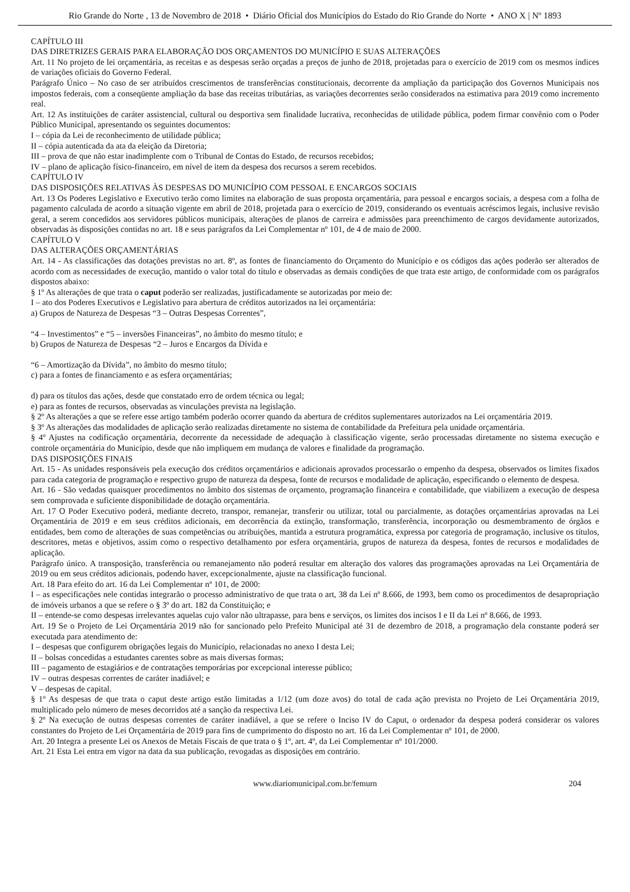Rio Grande do Norte , 13 de Novembro de 2018 • Diário Oficial dos Municípios do Estado do Rio Grande do Norte • ANO X | Nº 1893
CAPÍTULO III
DAS DIRETRIZES GERAIS PARA ELABORAÇÃO DOS ORÇAMENTOS DO MUNICÍPIO E SUAS ALTERAÇÕES
Art. 11 No projeto de lei orçamentária, as receitas e as despesas serão orçadas a preços de junho de 2018, projetadas para o exercício de 2019 com os mesmos índices de variações oficiais do Governo Federal.
Parágrafo Único – No caso de ser atribuídos crescimentos de transferências constitucionais, decorrente da ampliação da participação dos Governos Municipais nos impostos federais, com a conseqüente ampliação da base das receitas tributárias, as variações decorrentes serão considerados na estimativa para 2019 como incremento real.
Art. 12 As instituições de caráter assistencial, cultural ou desportiva sem finalidade lucrativa, reconhecidas de utilidade pública, podem firmar convênio com o Poder Público Municipal, apresentando os seguintes documentos:
I – cópia da Lei de reconhecimento de utilidade pública;
II – cópia autenticada da ata da eleição da Diretoria;
III – prova de que não estar inadimplente com o Tribunal de Contas do Estado, de recursos recebidos;
IV – plano de aplicação físico-financeiro, em nível de item da despesa dos recursos a serem recebidos.
CAPÍTULO IV
DAS DISPOSIÇÕES RELATIVAS ÀS DESPESAS DO MUNICÍPIO COM PESSOAL E ENCARGOS SOCIAIS
Art. 13 Os Poderes Legislativo e Executivo terão como limites na elaboração de suas proposta orçamentária, para pessoal e encargos sociais, a despesa com a folha de pagamento calculada de acordo a situação vigente em abril de 2018, projetada para o exercício de 2019, considerando os eventuais acréscimos legais, inclusive revisão geral, a serem concedidos aos servidores públicos municipais, alterações de planos de carreira e admissões para preenchimento de cargos devidamente autorizados, observadas às disposições contidas no art. 18 e seus parágrafos da Lei Complementar nº 101, de 4 de maio de 2000.
CAPÍTULO V
DAS ALTERAÇÕES ORÇAMENTÁRIAS
Art. 14 - As classificações das dotações previstas no art. 8º, as fontes de financiamento do Orçamento do Município e os códigos das ações poderão ser alterados de acordo com as necessidades de execução, mantido o valor total do título e observadas as demais condições de que trata este artigo, de conformidade com os parágrafos dispostos abaixo:
§ 1º As alterações de que trata o caput poderão ser realizadas, justificadamente se autorizadas por meio de:
I – ato dos Poderes Executivos e Legislativo para abertura de créditos autorizados na lei orçamentária:
a) Grupos de Natureza de Despesas “3 – Outras Despesas Correntes”,
“4 – Investimentos” e “5 – inversões Financeiras”, no âmbito do mesmo título; e
b) Grupos de Natureza de Despesas “2 – Juros e Encargos da Dívida e
“6 – Amortização da Dívida”, no âmbito do mesmo título;
c) para a fontes de financiamento e as esfera orçamentárias;
d) para os títulos das ações, desde que constatado erro de ordem técnica ou legal;
e) para as fontes de recursos, observadas as vinculações prevista na legislação.
§ 2º As alterações a que se refere esse artigo também poderão ocorrer quando da abertura de créditos suplementares autorizados na Lei orçamentária 2019.
§ 3º As alterações das modalidades de aplicação serão realizadas diretamente no sistema de contabilidade da Prefeitura pela unidade orçamentária.
§ 4º Ajustes na codificação orçamentária, decorrente da necessidade de adequação à classificação vigente, serão processadas diretamente no sistema execução e controle orçamentária do Município, desde que não impliquem em mudança de valores e finalidade da programação.
DAS DISPOSIÇÕES FINAIS
Art. 15 - As unidades responsáveis pela execução dos créditos orçamentários e adicionais aprovados processarão o empenho da despesa, observados os limites fixados para cada categoria de programação e respectivo grupo de natureza da despesa, fonte de recursos e modalidade de aplicação, especificando o elemento de despesa.
Art. 16 - São vedadas quaisquer procedimentos no âmbito dos sistemas de orçamento, programação financeira e contabilidade, que viabilizem a execução de despesa sem comprovada e suficiente disponibilidade de dotação orçamentária.
Art. 17 O Poder Executivo poderá, mediante decreto, transpor, remanejar, transferir ou utilizar, total ou parcialmente, as dotações orçamentárias aprovadas na Lei Orçamentária de 2019 e em seus créditos adicionais, em decorrência da extinção, transformação, transferência, incorporação ou desmembramento de órgãos e entidades, bem como de alterações de suas competências ou atribuições, mantida a estrutura programática, expressa por categoria de programação, inclusive os títulos, descritores, metas e objetivos, assim como o respectivo detalhamento por esfera orçamentária, grupos de natureza da despesa, fontes de recursos e modalidades de aplicação.
Parágrafo único. A transposição, transferência ou remanejamento não poderá resultar em alteração dos valores das programações aprovadas na Lei Orçamentária de 2019 ou em seus créditos adicionais, podendo haver, excepcionalmente, ajuste na classificação funcional.
Art. 18 Para efeito do art. 16 da Lei Complementar nº 101, de 2000:
I – as especificações nele contidas integrarão o processo administrativo de que trata o art, 38 da Lei nº 8.666, de 1993, bem como os procedimentos de desapropriação de imóveis urbanos a que se refere o § 3º do art. 182 da Constituição; e
II – entende-se como despesas irrelevantes aquelas cujo valor não ultrapasse, para bens e serviços, os limites dos incisos I e II da Lei nº 8.666, de 1993.
Art. 19 Se o Projeto de Lei Orçamentária 2019 não for sancionado pelo Prefeito Municipal até 31 de dezembro de 2018, a programação dela constante poderá ser executada para atendimento de:
I – despesas que configurem obrigações legais do Município, relacionadas no anexo I desta Lei;
II – bolsas concedidas a estudantes carentes sobre as mais diversas formas;
III – pagamento de estagiários e de contratações temporárias por excepcional interesse público;
IV – outras despesas correntes de caráter inadiável; e
V – despesas de capital.
§ 1º As despesas de que trata o caput deste artigo estão limitadas a 1/12 (um doze avos) do total de cada ação prevista no Projeto de Lei Orçamentária 2019, multiplicado pelo número de meses decorridos até a sanção da respectiva Lei.
§ 2º Na execução de outras despesas correntes de caráter inadiável, a que se refere o Inciso IV do Caput, o ordenador da despesa poderá considerar os valores constantes do Projeto de Lei Orçamentária de 2019 para fins de cumprimento do disposto no art. 16 da Lei Complementar nº 101, de 2000.
Art. 20 Integra a presente Lei os Anexos de Metais Fiscais de que trata o § 1º, art. 4º, da Lei Complementar nº 101/2000.
Art. 21 Esta Lei entra em vigor na data da sua publicação, revogadas as disposições em contrário.
www.diariomunicipal.com.br/femurn 204